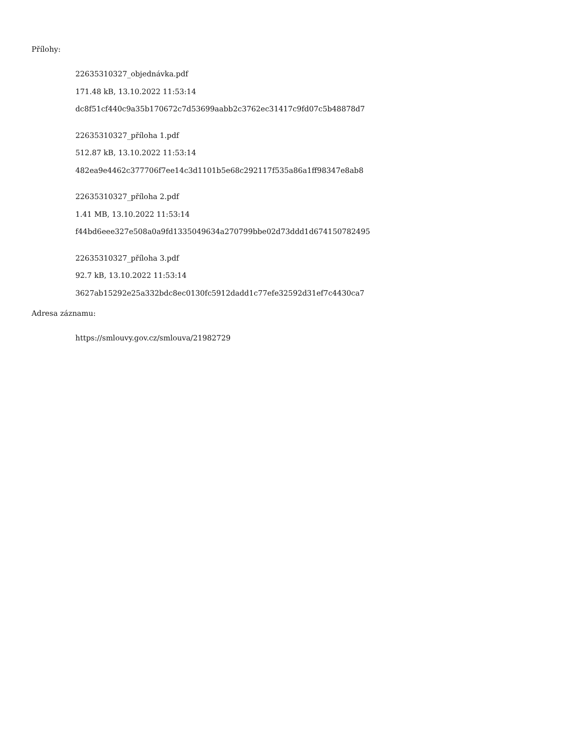Přílohy:
22635310327_objednávka.pdf
171.48 kB, 13.10.2022 11:53:14
dc8f51cf440c9a35b170672c7d53699aabb2c3762ec31417c9fd07c5b48878d7
22635310327_příloha 1.pdf
512.87 kB, 13.10.2022 11:53:14
482ea9e4462c377706f7ee14c3d1101b5e68c292117f535a86a1ff98347e8ab8
22635310327_příloha 2.pdf
1.41 MB, 13.10.2022 11:53:14
f44bd6eee327e508a0a9fd1335049634a270799bbe02d73ddd1d674150782495
22635310327_příloha 3.pdf
92.7 kB, 13.10.2022 11:53:14
3627ab15292e25a332bdc8ec0130fc5912dadd1c77efe32592d31ef7c4430ca7
Adresa záznamu:
https://smlouvy.gov.cz/smlouva/21982729